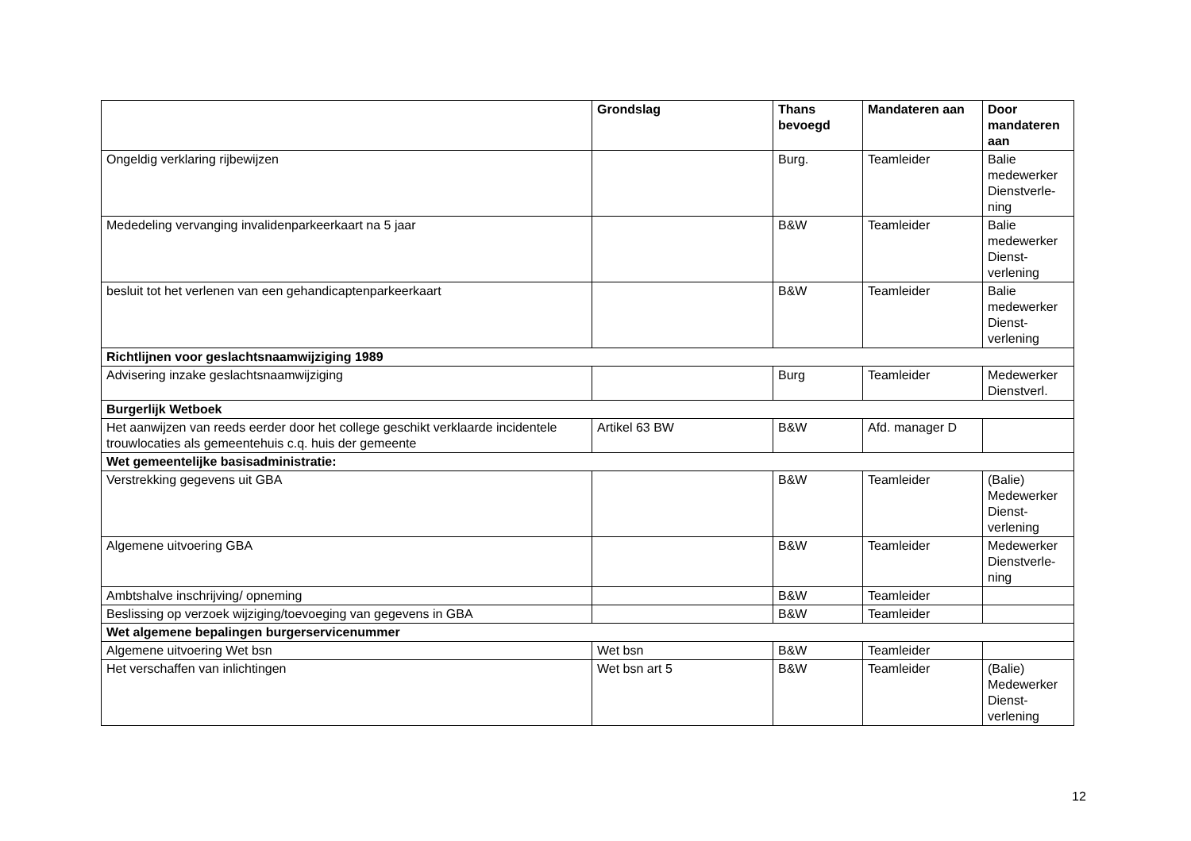| | Grondslag | Thans bevoegd | Mandateren aan | Door mandateren aan |
| --- | --- | --- | --- | --- |
| Ongeldig verklaring rijbewijzen | | Burg. | Teamleider | Balie medewerker Dienstverle-ning |
| Mededeling vervanging invalidenparkeerkaart na 5 jaar | | B&W | Teamleider | Balie medewerker Dienst-verlening |
| besluit tot het verlenen van een gehandicaptenparkeerkaart | | B&W | Teamleider | Balie medewerker Dienst-verlening |
| Richtlijnen voor geslachtsnaamwijziging 1989 | | | | |
| Advisering inzake geslachtsnaamwijziging | | Burg | Teamleider | Medewerker Dienstverl. |
| Burgerlijk Wetboek | | | | |
| Het aanwijzen van reeds eerder door het college geschikt verklaarde incidentele trouwlocaties als gemeentehuis c.q. huis der gemeente | Artikel 63 BW | B&W | Afd. manager D | |
| Wet gemeentelijke basisadministratie: | | | | |
| Verstrekking gegevens uit GBA | | B&W | Teamleider | (Balie) Medewerker Dienst-verlening |
| Algemene uitvoering GBA | | B&W | Teamleider | Medewerker Dienstverle-ning |
| Ambtshalve inschrijving/ opneming | | B&W | Teamleider | |
| Beslissing op verzoek wijziging/toevoeging van gegevens in GBA | | B&W | Teamleider | |
| Wet algemene bepalingen burgerservicenummer | | | | |
| Algemene uitvoering Wet bsn | Wet bsn | B&W | Teamleider | |
| Het verschaffen van inlichtingen | Wet bsn art 5 | B&W | Teamleider | (Balie) Medewerker Dienst-verlening |
12